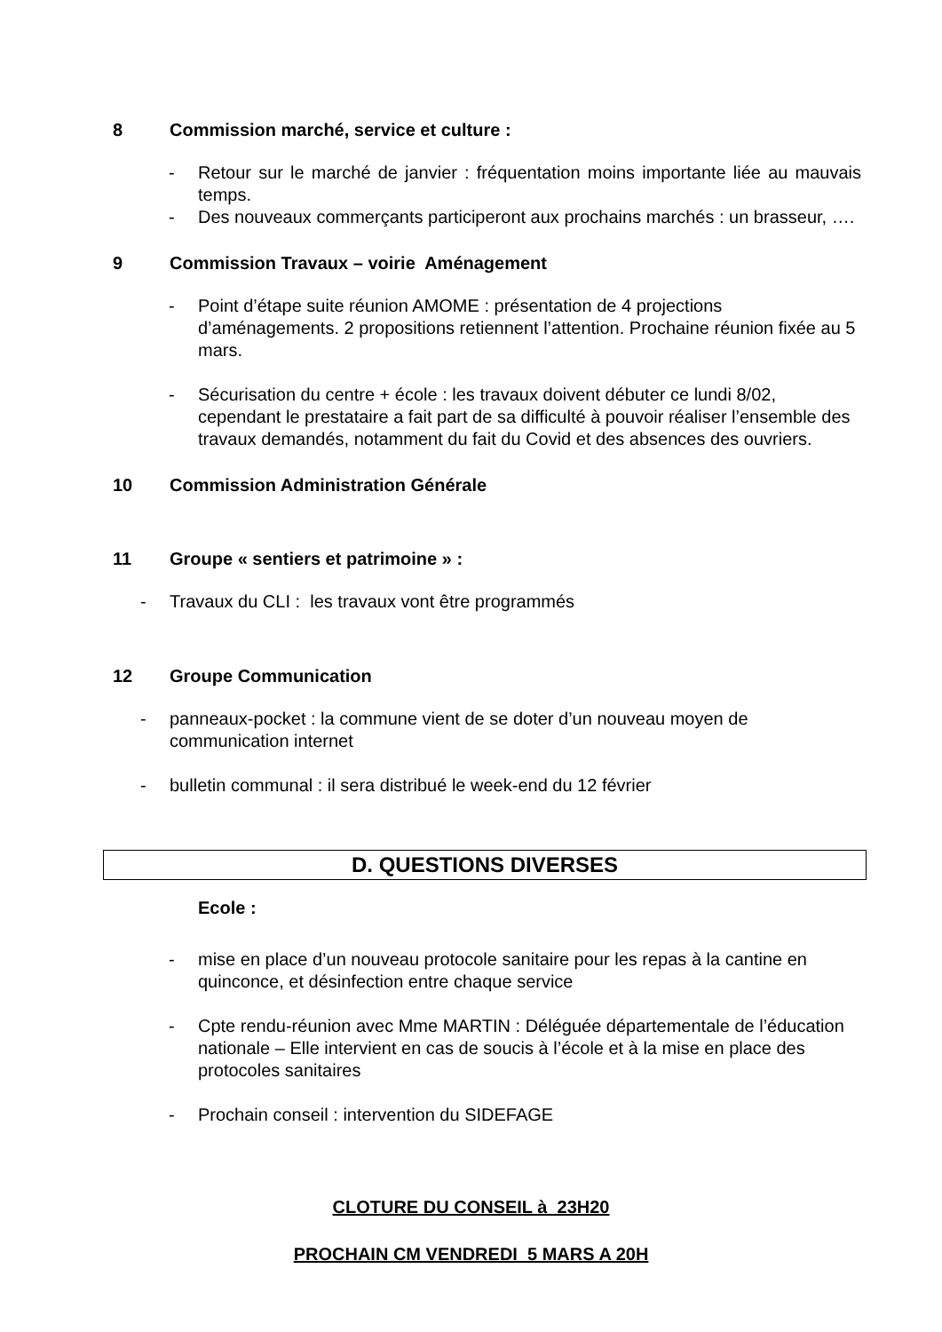8 Commission marché, service et culture :
- Retour sur le marché de janvier : fréquentation moins importante liée au mauvais temps.
- Des nouveaux commerçants participeront aux prochains marchés : un brasseur, ….
9 Commission Travaux – voirie Aménagement
- Point d’étape suite réunion AMOME : présentation de 4 projections d’aménagements. 2 propositions retiennent l’attention. Prochaine réunion fixée au 5 mars.
- Sécurisation du centre + école : les travaux doivent débuter ce lundi 8/02, cependant le prestataire a fait part de sa difficulté à pouvoir réaliser l’ensemble des travaux demandés, notamment du fait du Covid et des absences des ouvriers.
10 Commission Administration Générale
11 Groupe « sentiers et patrimoine » :
- Travaux du CLI : les travaux vont être programmés
12 Groupe Communication
- panneaux-pocket : la commune vient de se doter d’un nouveau moyen de communication internet
- bulletin communal : il sera distribué le week-end du 12 février
D. QUESTIONS DIVERSES
Ecole :
- mise en place d’un nouveau protocole sanitaire pour les repas à la cantine en quinconce, et désinfection entre chaque service
- Cpte rendu-réunion avec Mme MARTIN : Déléguée départementale de l’éducation nationale – Elle intervient en cas de soucis à l’école et à la mise en place des protocoles sanitaires
- Prochain conseil : intervention du SIDEFAGE
CLOTURE DU CONSEIL à 23H20
PROCHAIN CM VENDREDI 5 MARS A 20H